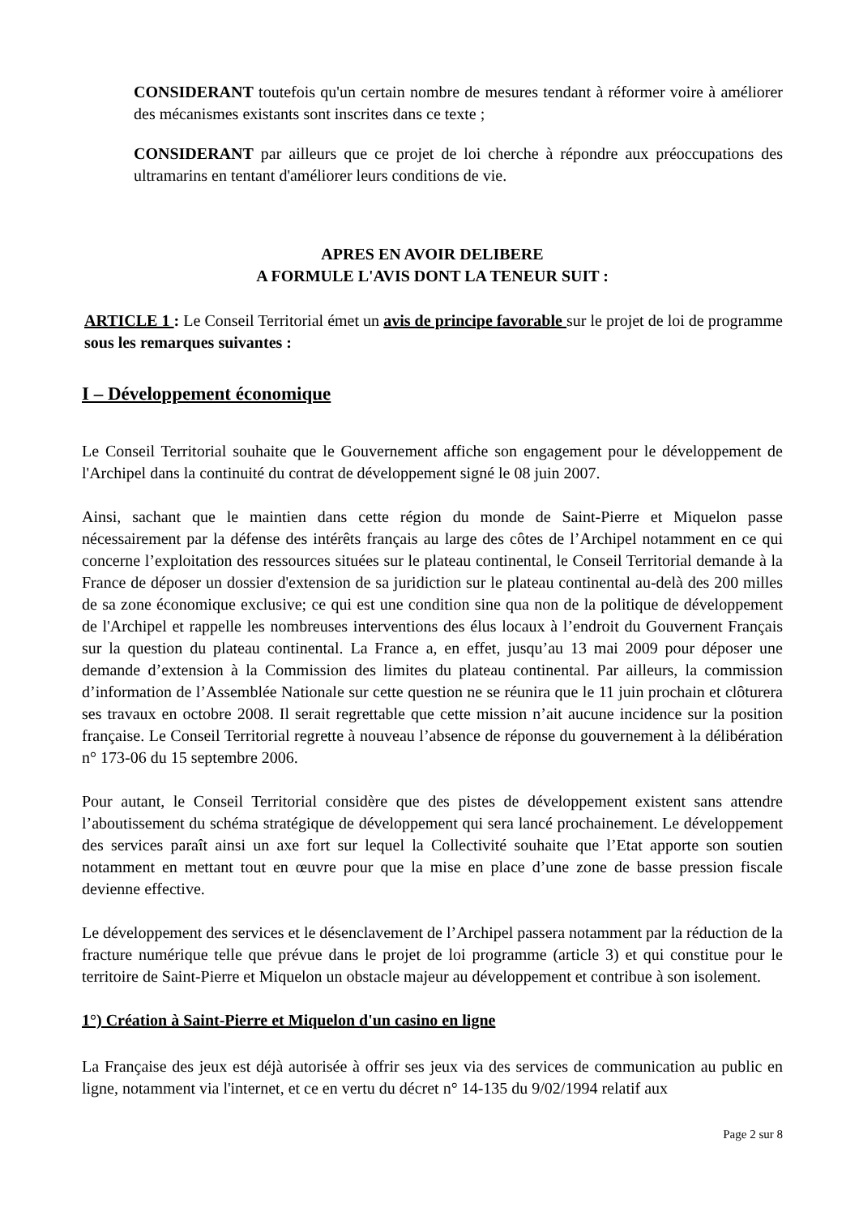CONSIDERANT toutefois qu'un certain nombre de mesures tendant à réformer voire à améliorer des mécanismes existants sont inscrites dans ce texte ;
CONSIDERANT par ailleurs que ce projet de loi cherche à répondre aux préoccupations des ultramarins en tentant d'améliorer leurs conditions de vie.
APRES EN AVOIR DELIBERE
A FORMULE L'AVIS DONT LA TENEUR SUIT :
ARTICLE 1 : Le Conseil Territorial émet un avis de principe favorable sur le projet de loi de programme sous les remarques suivantes :
I – Développement économique
Le Conseil Territorial souhaite que le Gouvernement affiche son engagement pour le développement de l'Archipel dans la continuité du contrat de développement signé le 08 juin 2007.
Ainsi, sachant que le maintien dans cette région du monde de Saint-Pierre et Miquelon passe nécessairement par la défense des intérêts français au large des côtes de l’Archipel notamment en ce qui concerne l’exploitation des ressources situées sur le plateau continental, le Conseil Territorial demande à la France de déposer un dossier d'extension de sa juridiction sur le plateau continental au-delà des 200 milles de sa zone économique exclusive; ce qui est une condition sine qua non de la politique de développement de l'Archipel et rappelle les nombreuses interventions des élus locaux à l’endroit du Gouvernent Français sur la question du plateau continental. La France a, en effet, jusqu’au 13 mai 2009 pour déposer une demande d’extension à la Commission des limites du plateau continental. Par ailleurs, la commission d’information de l’Assemblée Nationale sur cette question ne se réunira que le 11 juin prochain et clôturera ses travaux en octobre 2008. Il serait regrettable que cette mission n’ait aucune incidence sur la position française. Le Conseil Territorial regrette à nouveau l’absence de réponse du gouvernement à la délibération n° 173-06 du 15 septembre 2006.
Pour autant, le Conseil Territorial considère que des pistes de développement existent sans attendre l’aboutissement du schéma stratégique de développement qui sera lancé prochainement. Le développement des services paraît ainsi un axe fort sur lequel la Collectivité souhaite que l’Etat apporte son soutien notamment en mettant tout en œuvre pour que la mise en place d’une zone de basse pression fiscale devienne effective.
Le développement des services et le désenclavement de l’Archipel passera notamment par la réduction de la fracture numérique telle que prévue dans le projet de loi programme (article 3) et qui constitue pour le territoire de Saint-Pierre et Miquelon un obstacle majeur au développement et contribue à son isolement.
1°) Création à Saint-Pierre et Miquelon d'un casino en ligne
La Française des jeux est déjà autorisée à offrir ses jeux via des services de communication au public en ligne, notamment via l'internet, et ce en vertu du décret n° 14-135 du 9/02/1994 relatif aux
Page 2 sur 8